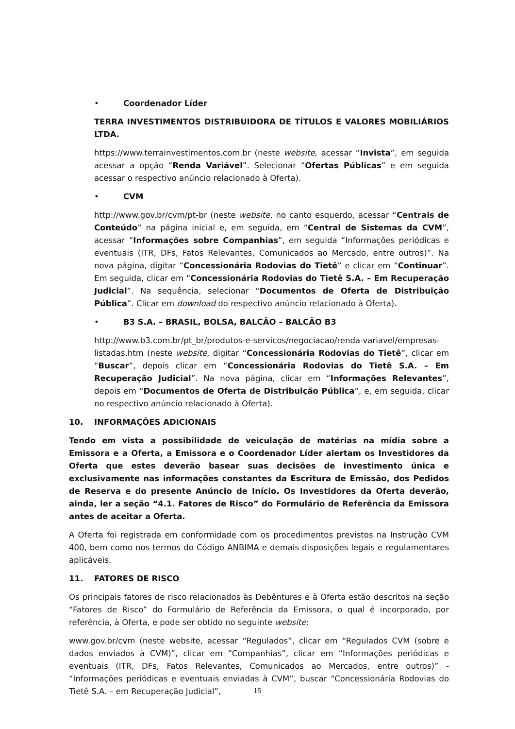• Coordenador Líder
TERRA INVESTIMENTOS DISTRIBUIDORA DE TÍTULOS E VALORES MOBILIÁRIOS LTDA.
https://www.terrainvestimentos.com.br (neste website, acessar “Invista”, em seguida acessar a opção “Renda Variável”. Selecionar “Ofertas Públicas” e em seguida acessar o respectivo anúncio relacionado à Oferta).
• CVM
http://www.gov.br/cvm/pt-br (neste website, no canto esquerdo, acessar “Centrais de Conteúdo” na página inicial e, em seguida, em “Central de Sistemas da CVM”, acessar “Informações sobre Companhias”, em seguida “Informações periódicas e eventuais (ITR, DFs, Fatos Relevantes, Comunicados ao Mercado, entre outros)”. Na nova página, digitar “Concessionária Rodovias do Tietê” e clicar em “Continuar”. Em seguida, clicar em “Concessionária Rodovias do Tietê S.A. – Em Recuperação Judicial”. Na sequência, selecionar “Documentos de Oferta de Distribuição Pública”. Clicar em download do respectivo anúncio relacionado à Oferta).
• B3 S.A. – BRASIL, BOLSA, BALCÃO – BALCÃO B3
http://www.b3.com.br/pt_br/produtos-e-servicos/negociacao/renda-variavel/empresas-listadas.htm (neste website, digitar “Concessionária Rodovias do Tietê”, clicar em “Buscar”, depois clicar em “Concessionária Rodovias do Tietê S.A. – Em Recuperação Judicial”. Na nova página, clicar em “Informações Relevantes”, depois em “Documentos de Oferta de Distribuição Pública”, e, em seguida, clicar no respectivo anúncio relacionado à Oferta).
10. INFORMAÇÕES ADICIONAIS
Tendo em vista a possibilidade de veiculação de matérias na mídia sobre a Emissora e a Oferta, a Emissora e o Coordenador Líder alertam os Investidores da Oferta que estes deverão basear suas decisões de investimento única e exclusivamente nas informações constantes da Escritura de Emissão, dos Pedidos de Reserva e do presente Anúncio de Início. Os Investidores da Oferta deverão, ainda, ler a seção “4.1. Fatores de Risco” do Formulário de Referência da Emissora antes de aceitar a Oferta.
A Oferta foi registrada em conformidade com os procedimentos previstos na Instrução CVM 400, bem como nos termos do Código ANBIMA e demais disposições legais e regulamentares aplicáveis.
11. FATORES DE RISCO
Os principais fatores de risco relacionados às Debêntures e à Oferta estão descritos na seção “Fatores de Risco” do Formulário de Referência da Emissora, o qual é incorporado, por referência, à Oferta, e pode ser obtido no seguinte website:
www.gov.br/cvm (neste website, acessar “Regulados”, clicar em “Regulados CVM (sobre e dados enviados à CVM)”, clicar em “Companhias”, clicar em “Informações periódicas e eventuais (ITR, DFs, Fatos Relevantes, Comunicados ao Mercados, entre outros)” - “Informações periódicas e eventuais enviadas à CVM”, buscar “Concessionária Rodovias do Tietê S.A. – em Recuperação Judicial”,
15